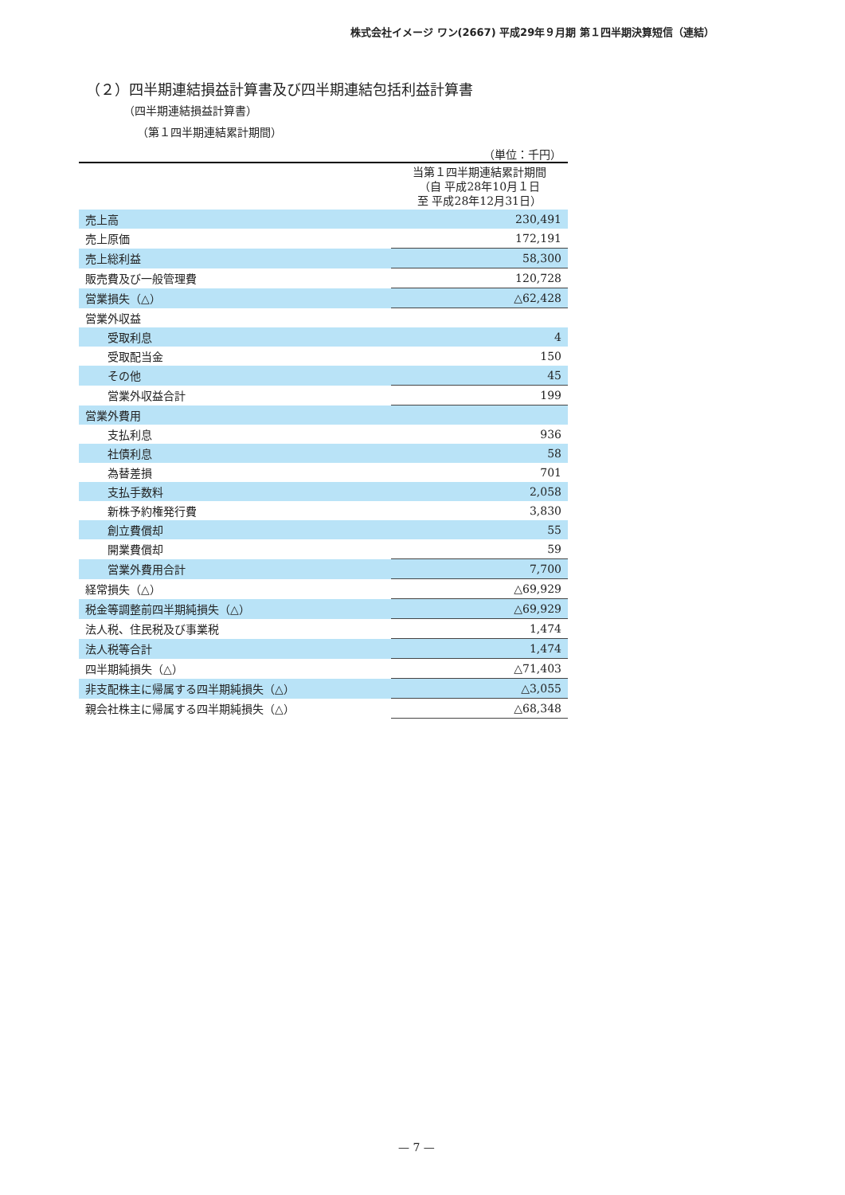株式会社イメージ ワン(2667) 平成29年９月期 第１四半期決算短信（連結）
（２）四半期連結損益計算書及び四半期連結包括利益計算書
（四半期連結損益計算書）
（第１四半期連結累計期間）
| （単位：千円） | |
| | 当第１四半期連結累計期間 （自 平成28年10月１日 至 平成28年12月31日） |
| 売上高 | 230,491 |
| 売上原価 | 172,191 |
| 売上総利益 | 58,300 |
| 販売費及び一般管理費 | 120,728 |
| 営業損失（△） | △62,428 |
| 営業外収益 | |
| 受取利息 | 4 |
| 受取配当金 | 150 |
| その他 | 45 |
| 営業外収益合計 | 199 |
| 営業外費用 | |
| 支払利息 | 936 |
| 社債利息 | 58 |
| 為替差損 | 701 |
| 支払手数料 | 2,058 |
| 新株予約権発行費 | 3,830 |
| 創立費償却 | 55 |
| 開業費償却 | 59 |
| 営業外費用合計 | 7,700 |
| 経常損失（△） | △69,929 |
| 税金等調整前四半期純損失（△） | △69,929 |
| 法人税、住民税及び事業税 | 1,474 |
| 法人税等合計 | 1,474 |
| 四半期純損失（△） | △71,403 |
| 非支配株主に帰属する四半期純損失（△） | △3,055 |
| 親会社株主に帰属する四半期純損失（△） | △68,348 |
— 7 —